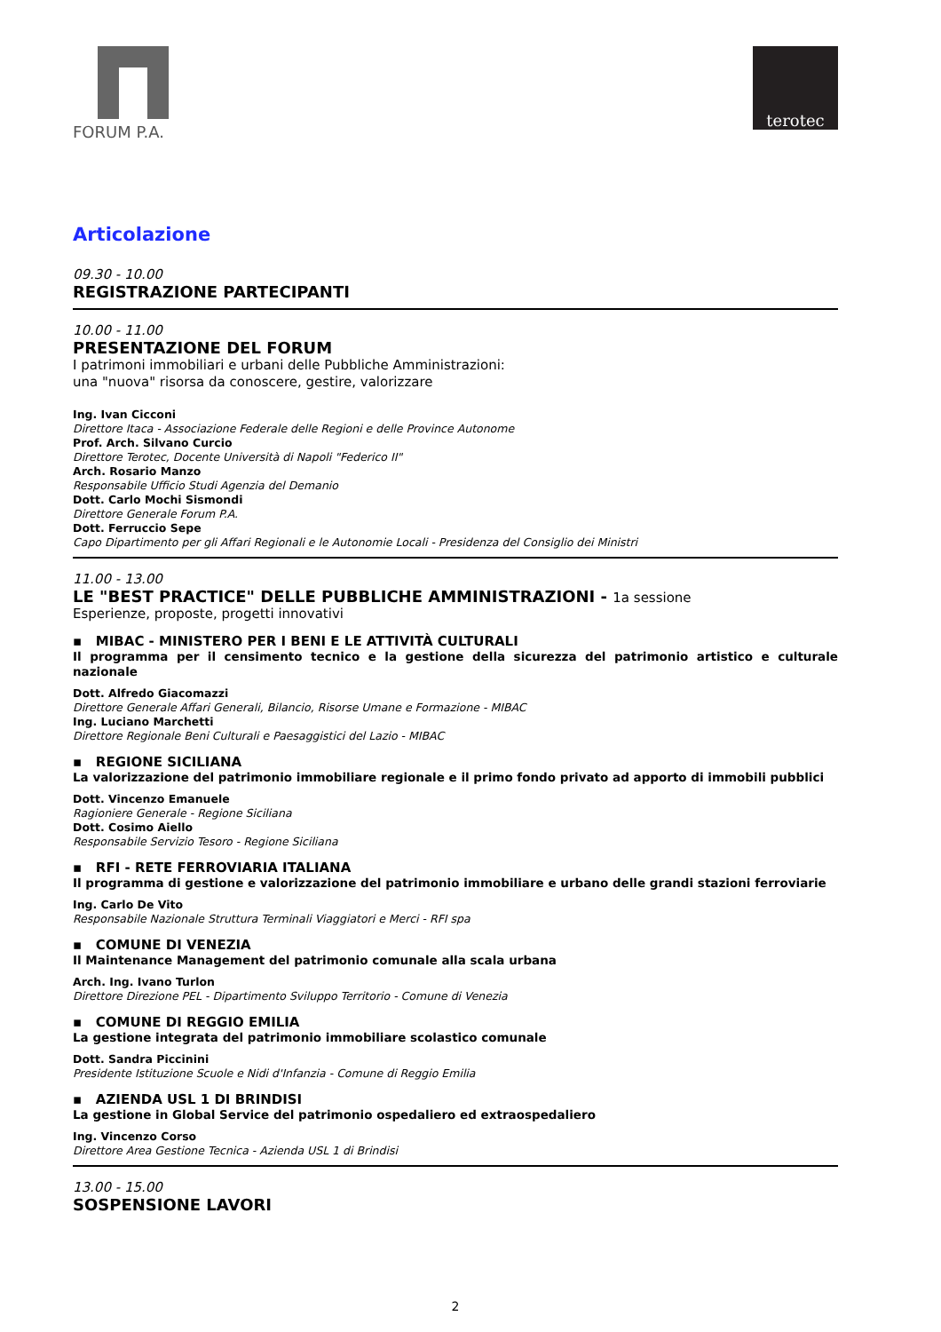FORUM P.A.
terotec
Articolazione
09.30 - 10.00
REGISTRAZIONE PARTECIPANTI
10.00 - 11.00
PRESENTAZIONE DEL FORUM
I patrimoni immobiliari e urbani delle Pubbliche Amministrazioni:
una "nuova" risorsa da conoscere, gestire, valorizzare
Ing. Ivan Cicconi
Direttore Itaca - Associazione Federale delle Regioni e delle Province Autonome
Prof. Arch. Silvano Curcio
Direttore Terotec, Docente Università di Napoli "Federico II"
Arch. Rosario Manzo
Responsabile Ufficio Studi Agenzia del Demanio
Dott. Carlo Mochi Sismondi
Direttore Generale Forum P.A.
Dott. Ferruccio Sepe
Capo Dipartimento per gli Affari Regionali e le Autonomie Locali - Presidenza del Consiglio dei Ministri
11.00 - 13.00
LE "BEST PRACTICE" DELLE PUBBLICHE AMMINISTRAZIONI - 1a sessione
Esperienze, proposte, progetti innovativi
▪ MIBAC - MINISTERO PER I BENI E LE ATTIVITÀ CULTURALI
Il programma per il censimento tecnico e la gestione della sicurezza del patrimonio artistico e culturale nazionale
Dott. Alfredo Giacomazzi
Direttore Generale Affari Generali, Bilancio, Risorse Umane e Formazione - MIBAC
Ing. Luciano Marchetti
Direttore Regionale Beni Culturali e Paesaggistici del Lazio - MIBAC
▪ REGIONE SICILIANA
La valorizzazione del patrimonio immobiliare regionale e il primo fondo privato ad apporto di immobili pubblici
Dott. Vincenzo Emanuele
Ragioniere Generale - Regione Siciliana
Dott. Cosimo Aiello
Responsabile Servizio Tesoro - Regione Siciliana
▪ RFI - RETE FERROVIARIA ITALIANA
Il programma di gestione e valorizzazione del patrimonio immobiliare e urbano delle grandi stazioni ferroviarie
Ing. Carlo De Vito
Responsabile Nazionale Struttura Terminali Viaggiatori e Merci - RFI spa
▪ COMUNE DI VENEZIA
Il Maintenance Management del patrimonio comunale alla scala urbana
Arch. Ing. Ivano Turlon
Direttore Direzione PEL - Dipartimento Sviluppo Territorio - Comune di Venezia
▪ COMUNE DI REGGIO EMILIA
La gestione integrata del patrimonio immobiliare scolastico comunale
Dott. Sandra Piccinini
Presidente Istituzione Scuole e Nidi d'Infanzia - Comune di Reggio Emilia
▪ AZIENDA USL 1 DI BRINDISI
La gestione in Global Service del patrimonio ospedaliero ed extraospedaliero
Ing. Vincenzo Corso
Direttore Area Gestione Tecnica - Azienda USL 1 di Brindisi
13.00 - 15.00
SOSPENSIONE LAVORI
2